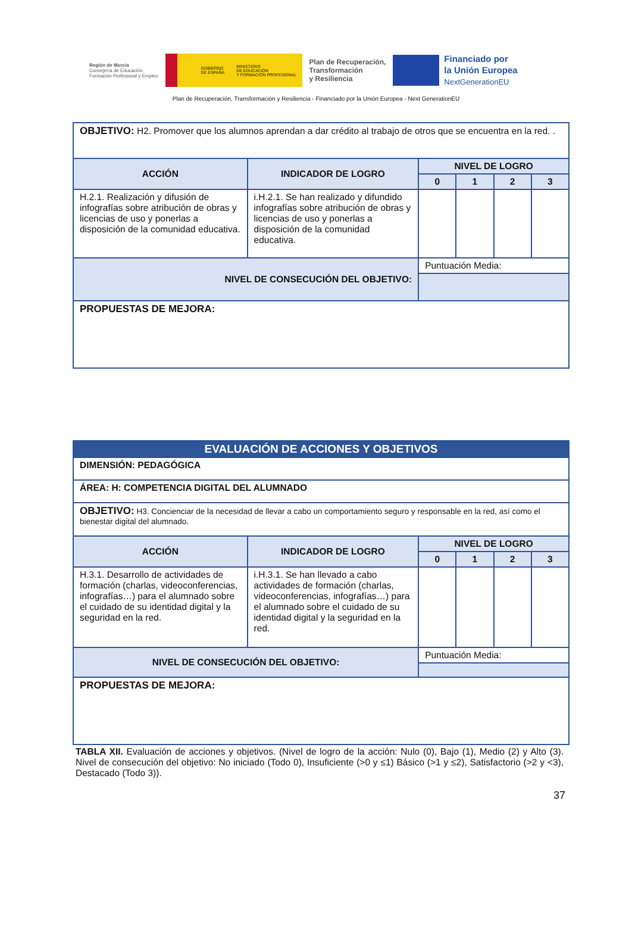Región de Murcia
Consejería de Educación,
Formación Profesional y Empleo
GOBIERNO
DE ESPAÑA MINISTERIO
DE EDUCACIÓN
Y FORMACIÓN PROFESIONAL
Plan de Recuperación,
Transformación
y Resiliencia
Financiado por
la Unión Europea
NextGenerationEU
Plan de Recuperación, Transformación y Resiliencia - Financiado por la Unión Europea - Next GenerationEU
| OBJETIVO: H2. Promover que los alumnos aprendan a dar crédito al trabajo de otros que se encuentra en la red. . | | | | | |
| ACCIÓN | INDICADOR DE LOGRO | NIVEL DE LOGRO | | | |
| | | 0 | 1 | 2 | 3 |
| H.2.1. Realización y difusión de infografías sobre atribución de obras y licencias de uso y ponerlas a disposición de la comunidad educativa. | i.H.2.1. Se han realizado y difundido infografías sobre atribución de obras y licencias de uso y ponerlas a disposición de la comunidad educativa. | | | | |
| NIVEL DE CONSECUCIÓN DEL OBJETIVO: | | Puntuación Media: | | | |
| PROPUESTAS DE MEJORA: | | | | | |
| EVALUACIÓN DE ACCIONES Y OBJETIVOS | | | | | |
| DIMENSIÓN: PEDAGÓGICA | | | | | |
| ÁREA: H: COMPETENCIA DIGITAL DEL ALUMNADO | | | | | |
| OBJETIVO: H3. Concienciar de la necesidad de llevar a cabo un comportamiento seguro y responsable en la red, así como el bienestar digital del alumnado. | | | | | |
| ACCIÓN | INDICADOR DE LOGRO | NIVEL DE LOGRO | | | |
| | | 0 | 1 | 2 | 3 |
| H.3.1. Desarrollo de actividades de formación (charlas, videoconferencias, infografías…) para el alumnado sobre el cuidado de su identidad digital y la seguridad en la red. | i.H.3.1. Se han llevado a cabo actividades de formación (charlas, videoconferencias, infografías…) para el alumnado sobre el cuidado de su identidad digital y la seguridad en la red. | | | | |
| NIVEL DE CONSECUCIÓN DEL OBJETIVO: | | Puntuación Media: | | | |
| PROPUESTAS DE MEJORA: | | | | | |
TABLA XII. Evaluación de acciones y objetivos. (Nivel de logro de la acción: Nulo (0), Bajo (1), Medio (2) y Alto (3). Nivel de consecución del objetivo: No iniciado (Todo 0), Insuficiente (>0 y ≤1) Básico (>1 y ≤2), Satisfactorio (>2 y <3), Destacado (Todo 3)).
37